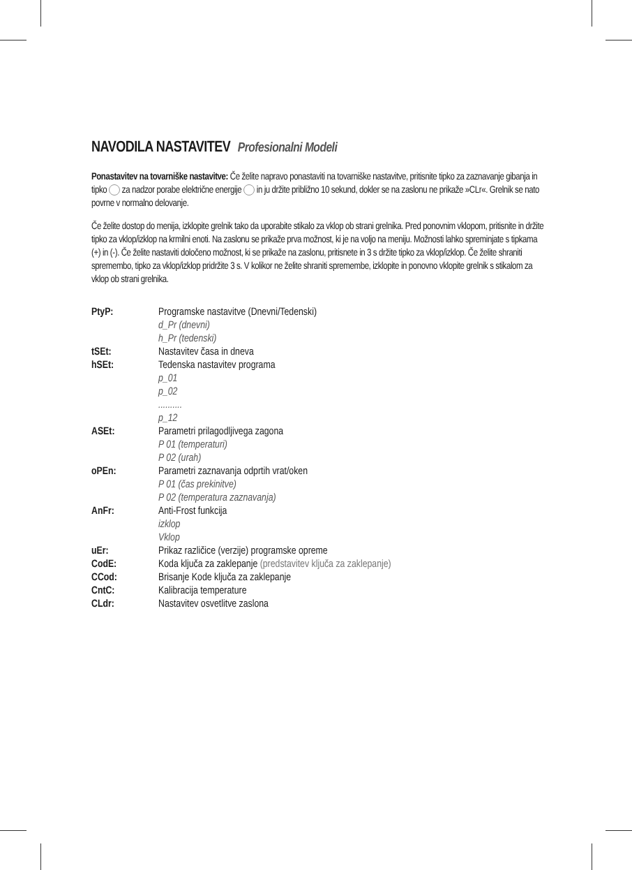NAVODILA NASTAVITEV Profesionalni Modeli
Ponastavitev na tovarniške nastavitve: Če želite napravo ponastaviti na tovarniške nastavitve, pritisnite tipko za zaznavanje gibanja in tipko za nadzor porabe električne energije in ju držite približno 10 sekund, dokler se na zaslonu ne prikaže »CLr«. Grelnik se nato povrne v normalno delovanje.
Če želite dostop do menija, izklopite grelnik tako da uporabite stikalo za vklop ob strani grelnika. Pred ponovnim vklopom, pritisnite in držite tipko za vklop/izklop na krmilni enoti. Na zaslonu se prikaže prva možnost, ki je na voljo na meniju. Možnosti lahko spreminjate s tipkama (+) in (-). Če želite nastaviti določeno možnost, ki se prikaže na zaslonu, pritisnete in 3 s držite tipko za vklop/izklop. Če želite shraniti spremembo, tipko za vklop/izklop pridržite 3 s. V kolikor ne želite shraniti spremembe, izklopite in ponovno vklopite grelnik s stikalom za vklop ob strani grelnika.
PtyP: Programske nastavitve (Dnevni/Tedenski)
d_Pr (dnevni)
h_Pr (tedenski)
tSEt: Nastavitev časa in dneva
hSEt: Tedenska nastavitev programa
p_01
p_02
..........
p_12
ASEt: Parametri prilagodljivega zagona
P 01 (temperaturi)
P 02 (urah)
oPEn: Parametri zaznavanja odprtih vrat/oken
P 01 (čas prekinitve)
P 02 (temperatura zaznavanja)
AnFr: Anti-Frost funkcija
izklop
Vklop
uEr: Prikaz različice (verzije) programske opreme
CodE: Koda ključa za zaklepanje (predstavitev ključa za zaklepanje)
CCod: Brisanje Kode ključa za zaklepanje
CntC: Kalibracija temperature
CLdr: Nastavitev osvetlitve zaslona